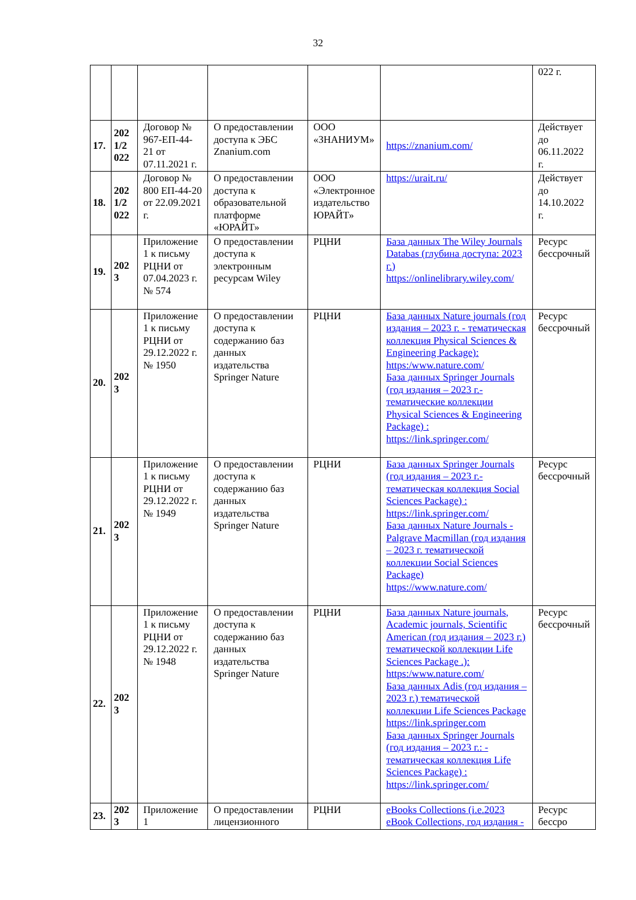32
| | | | | | | 022 г. |
| 17. | 202 1/2 022 | Договор № 967-ЕП-44-21 от 07.11.2021 г. | О предоставлении доступа к ЭБС Znanium.com | ООО «ЗНАНИУМ» | https://znanium.com/ | Действует до 06.11.2022 г. |
| 18. | 202 1/2 022 | Договор № 800 ЕП-44-20 от 22.09.2021 г. | О предоставлении доступа к образовательной платформе «ЮРАЙТ» | ООО «Электронное издательство ЮРАЙТ» | https://urait.ru/ | Действует до 14.10.2022 г. |
| 19. | 202 3 | Приложение 1 к письму РЦНИ от 07.04.2023 г. № 574 | О предоставлении доступа к электронным ресурсам Wiley | РЦНИ | База данных The Wiley Journals Databas (глубина доступа: 2023 г.) https://onlinelibrary.wiley.com/ | Ресурс бессрочный |
| 20. | 202 3 | Приложение 1 к письму РЦНИ от 29.12.2022 г. № 1950 | О предоставлении доступа к содержанию баз данных издательства Springer Nature | РЦНИ | База данных Nature journals (год издания – 2023 г. - тематическая коллекция Physical Sciences & Engineering Package): https:/www.nature.com/ База данных Springer Journals (год издания – 2023 г.- тематические коллекции Physical Sciences & Engineering Package) : https://link.springer.com/ | Ресурс бессрочный |
| 21. | 202 3 | Приложение 1 к письму РЦНИ от 29.12.2022 г. № 1949 | О предоставлении доступа к содержанию баз данных издательства Springer Nature | РЦНИ | База данных Springer Journals (год издания – 2023 г.- тематическая коллекция Social Sciences Package) : https://link.springer.com/ База данных Nature Journals - Palgrave Macmillan (год издания – 2023 г. тематической коллекции Social Sciences Package) https://www.nature.com/ | Ресурс бессрочный |
| 22. | 202 3 | Приложение 1 к письму РЦНИ от 29.12.2022 г. № 1948 | О предоставлении доступа к содержанию баз данных издательства Springer Nature | РЦНИ | База данных Nature journals, Academic journals, Scientific American (год издания – 2023 г.) тематической коллекции Life Sciences Package .): https:/www.nature.com/ База данных Adis (год издания – 2023 г.) тематической коллекции Life Sciences Package https://link.springer.com База данных Springer Journals (год издания – 2023 г.: - тематическая коллекция Life Sciences Package) : https://link.springer.com/ | Ресурс бессрочный |
| 23. | 202 3 | Приложение 1 | О предоставлении лицензионного | РЦНИ | eBooks Collections (i.e.2023 eBook Collections, год издания - | Ресурс бессро |